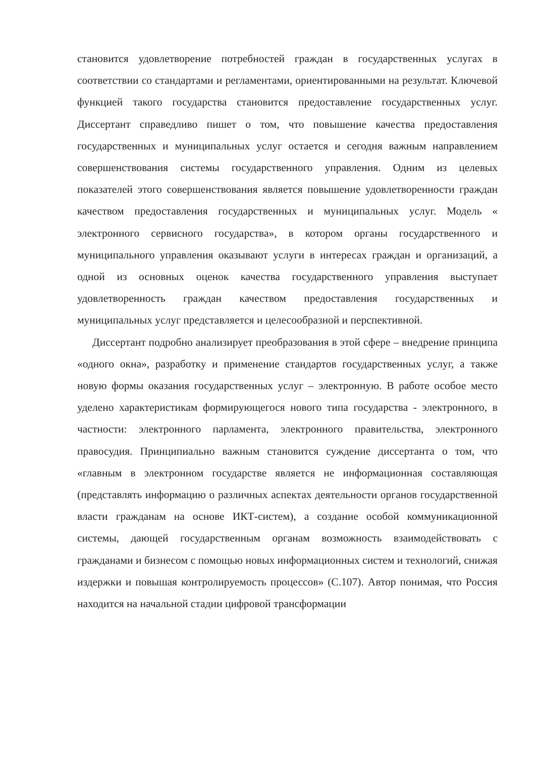становится удовлетворение потребностей граждан в государственных услугах в соответствии со стандартами и регламентами, ориентированными на результат. Ключевой функцией такого государства становится предоставление государственных услуг. Диссертант справедливо пишет о том, что повышение качества предоставления государственных и муниципальных услуг остается и сегодня важным направлением совершенствования системы государственного управления. Одним из целевых показателей этого совершенствования является повышение удовлетворенности граждан качеством предоставления государственных и муниципальных услуг. Модель « электронного сервисного государства», в котором органы государственного и муниципального управления оказывают услуги в интересах граждан и организаций, а одной из основных оценок качества государственного управления выступает удовлетворенность граждан качеством предоставления государственных и муниципальных услуг представляется и целесообразной и перспективной.
Диссертант подробно анализирует преобразования в этой сфере – внедрение принципа «одного окна», разработку и применение стандартов государственных услуг, а также новую формы оказания государственных услуг – электронную. В работе особое место уделено характеристикам формирующегося нового типа государства - электронного, в частности: электронного парламента, электронного правительства, электронного правосудия. Принципиально важным становится суждение диссертанта о том, что «главным в электронном государстве является не информационная составляющая (представлять информацию о различных аспектах деятельности органов государственной власти гражданам на основе ИКТ-систем), а создание особой коммуникационной системы, дающей государственным органам возможность взаимодействовать с гражданами и бизнесом с помощью новых информационных систем и технологий, снижая издержки и повышая контролируемость процессов» (С.107). Автор понимая, что Россия находится на начальной стадии цифровой трансформации